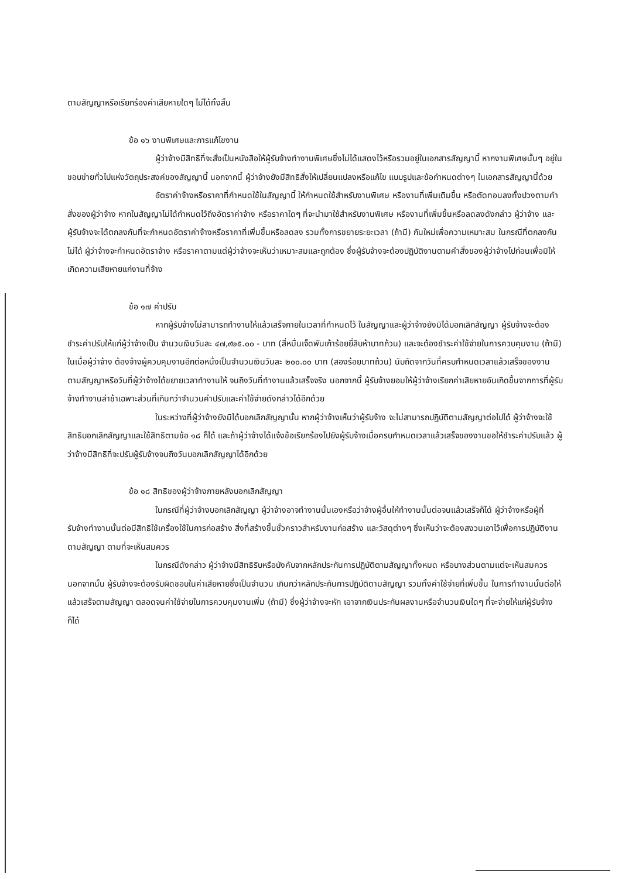ตามสัญญาหรือเรียกร้องค่าเสียหายใดๆ ไม่ได้ทั้งสิ้น
ข้อ ๑๖ งานพิเศษและการแก้ไขงาน
ผู้ว่าจ้างมีสิทธิที่จะสั่งเป็นหนังสือให้ผู้รับจ้างทำงานพิเศษซึ่งไม่ได้แสดงไว้หรือรวมอยู่ในเอกสารสัญญานี้ หากงานพิเศษนั้นๆ อยู่ในขอบข่ายทั่วไปแห่งวัตถุประสงค์ของสัญญานี้ นอกจากนี้ ผู้ว่าจ้างยังมีสิทธิสั่งให้เปลี่ยนแปลงหรือแก้ไข แบบรูปและข้อกำหนดต่างๆ ในเอกสารสัญญานี้ด้วย
อัตราค่าจ้างหรือราคาที่กำหนดใช้ในสัญญานี้ ให้กำหนดใช้สำหรับงานพิเศษ หรืองานที่เพิ่มเติมขึ้น หรือตัดทอนลงทั้งปวงตามคำสั่งของผู้ว่าจ้าง หากในสัญญาไม่ได้กำหนดไว้ถึงอัตราค่าจ้าง หรือราคาใดๆ ที่จะนำมาใช้สำหรับงานพิเศษ หรืองานที่เพิ่มขึ้นหรือลดลงดังกล่าว ผู้ว่าจ้าง และผู้รับจ้างจะได้ตกลงกันที่จะกำหนดอัตราค่าจ้างหรือราคาที่เพิ่มขึ้นหรือลดลง รวมทั้งการขยายระยะเวลา (ถ้ามี) กันใหม่เพื่อความเหมาะสม ในกรณีที่ตกลงกันไม่ได้ ผู้ว่าจ้างจะกำหนดอัตราจ้าง หรือราคาตามแต่ผู้ว่าจ้างจะเห็นว่าเหมาะสมและถูกต้อง ซึ่งผู้รับจ้างจะต้องปฏิบัติงานตามคำสั่งของผู้ว่าจ้างไปก่อนเพื่อมิให้เกิดความเสียหายแก่งานที่จ้าง
ข้อ ๑๗ ค่าปรับ
หากผู้รับจ้างไม่สามารถทำงานให้แล้วเสร็จภายในเวลาที่กำหนดไว้ ในสัญญาและผู้ว่าจ้างยังมิได้บอกเลิกสัญญา ผู้รับจ้างจะต้องชำระค่าปรับให้แก่ผู้ว่าจ้างเป็น จำนวนเงินวันละ ๔๗,๙๒๕.๐๐ - บาท (สี่หมื่นเจ็ดพันเก้าร้อยยี่สิบห้าบาทถ้วน) และจะต้องชำระค่าใช้จ่ายในการควบคุมงาน (ถ้ามี) ในเมื่อผู้ว่าจ้าง ต้องจ้างผู้ควบคุมงานอีกต่อหนึ่งเป็นจำนวนเงินวันละ ๒๐๐.๐๐ บาท (สองร้อยบาทถ้วน) นับถัดจากวันที่ครบกำหนดเวลาแล้วเสร็จของงานตามสัญญาหรือวันที่ผู้ว่าจ้างได้ขยายเวลาทำงานให้ จนถึงวันที่ทำงานแล้วเสร็จจริง นอกจากนี้ ผู้รับจ้างยอมให้ผู้ว่าจ้างเรียกค่าเสียหายอันเกิดขึ้นจากการที่ผู้รับจ้างทำงานล่าช้าเฉพาะส่วนที่เกินกว่าจำนวนค่าปรับและค่าใช้จ่ายดังกล่าวได้อีกด้วย
ในระหว่างที่ผู้ว่าจ้างยังมิได้บอกเลิกสัญญานั้น หากผู้ว่าจ้างเห็นว่าผู้รับจ้าง จะไม่สามารถปฏิบัติตามสัญญาต่อไปได้ ผู้ว่าจ้างจะใช้สิทธิบอกเลิกสัญญาและใช้สิทธิตามข้อ ๑๘ ก็ได้ และถ้าผู้ว่าจ้างได้แจ้งข้อเรียกร้องไปยังผู้รับจ้างเมื่อครบกำหนดเวลาแล้วเสร็จของงานขอให้ชำระค่าปรับแล้ว ผู้ว่าจ้างมีสิทธิที่จะปรับผู้รับจ้างจนถึงวันบอกเลิกสัญญาได้อีกด้วย
ข้อ ๑๘ สิทธิของผู้ว่าจ้างภายหลังบอกเลิกสัญญา
ในกรณีที่ผู้ว่าจ้างบอกเลิกสัญญา ผู้ว่าจ้างอาจทำงานนั้นเองหรือว่าจ้างผู้อื่นให้ทำงานนั้นต่อจนแล้วเสร็จก็ได้ ผู้ว่าจ้างหรือผู้ที่รับจ้างทำงานนั้นต่อมีสิทธิใช้เครื่องใช้ในการก่อสร้าง สิ่งที่สร้างขึ้นชั่วคราวสำหรับงานก่อสร้าง และวัสดุต่างๆ ซึ่งเห็นว่าจะต้องสงวนเอาไว้เพื่อการปฏิบัติงานตามสัญญา ตามที่จะเห็นสมควร
ในกรณีดังกล่าว ผู้ว่าจ้างมีสิทธิริบหรือบังคับจากหลักประกันการปฏิบัติตามสัญญาทั้งหมด หรือบางส่วนตามแต่จะเห็นสมควร นอกจากนั้น ผู้รับจ้างจะต้องรับผิดชอบในค่าเสียหายซึ่งเป็นจำนวน เกินกว่าหลักประกันการปฏิบัติตามสัญญา รวมทั้งค่าใช้จ่ายที่เพิ่มขึ้น ในการทำงานนั้นต่อให้แล้วเสร็จตามสัญญา ตลอดจนค่าใช้จ่ายในการควบคุมงานเพิ่ม (ถ้ามี) ซึ่งผู้ว่าจ้างจะหัก เอาจากเงินประกันผลงานหรือจำนวนเงินใดๆ ที่จะจ่ายให้แก่ผู้รับจ้างก็ได้